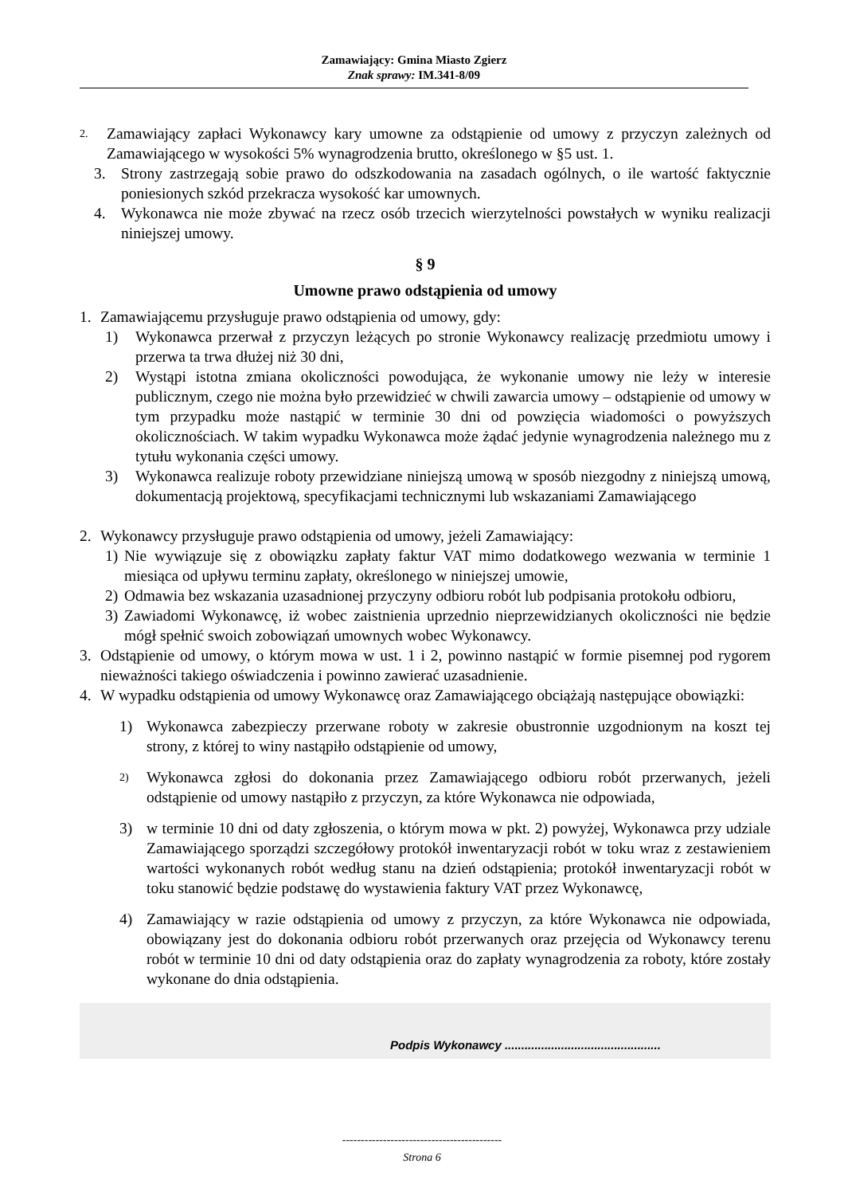Zamawiający: Gmina Miasto Zgierz
Znak sprawy: IM.341-8/09
2. Zamawiający zapłaci Wykonawcy kary umowne za odstąpienie od umowy z przyczyn zależnych od Zamawiającego w wysokości 5% wynagrodzenia brutto, określonego w §5 ust. 1.
3. Strony zastrzegają sobie prawo do odszkodowania na zasadach ogólnych, o ile wartość faktycznie poniesionych szkód przekracza wysokość kar umownych.
4. Wykonawca nie może zbywać na rzecz osób trzecich wierzytelności powstałych w wyniku realizacji niniejszej umowy.
§ 9
Umowne prawo odstąpienia od umowy
1. Zamawiającemu przysługuje prawo odstąpienia od umowy, gdy:
1) Wykonawca przerwał z przyczyn leżących po stronie Wykonawcy realizację przedmiotu umowy i przerwa ta trwa dłużej niż 30 dni,
2) Wystąpi istotna zmiana okoliczności powodująca, że wykonanie umowy nie leży w interesie publicznym, czego nie można było przewidzieć w chwili zawarcia umowy – odstąpienie od umowy w tym przypadku może nastąpić w terminie 30 dni od powzięcia wiadomości o powyższych okolicznościach. W takim wypadku Wykonawca może żądać jedynie wynagrodzenia należnego mu z tytułu wykonania części umowy.
3) Wykonawca realizuje roboty przewidziane niniejszą umową w sposób niezgodny z niniejszą umową, dokumentacją projektową, specyfikacjami technicznymi lub wskazaniami Zamawiającego
2. Wykonawcy przysługuje prawo odstąpienia od umowy, jeżeli Zamawiający:
1) Nie wywiązuje się z obowiązku zapłaty faktur VAT mimo dodatkowego wezwania w terminie 1 miesiąca od upływu terminu zapłaty, określonego w niniejszej umowie,
2) Odmawia bez wskazania uzasadnionej przyczyny odbioru robót lub podpisania protokołu odbioru,
3) Zawiadomi Wykonawcę, iż wobec zaistnienia uprzednio nieprzewidzianych okoliczności nie będzie mógł spełnić swoich zobowiązań umownych wobec Wykonawcy.
3. Odstąpienie od umowy, o którym mowa w ust. 1 i 2, powinno nastąpić w formie pisemnej pod rygorem nieważności takiego oświadczenia i powinno zawierać uzasadnienie.
4. W wypadku odstąpienia od umowy Wykonawcę oraz Zamawiającego obciążają następujące obowiązki:
1) Wykonawca zabezpieczy przerwane roboty w zakresie obustronnie uzgodnionym na koszt tej strony, z której to winy nastąpiło odstąpienie od umowy,
2) Wykonawca zgłosi do dokonania przez Zamawiającego odbioru robót przerwanych, jeżeli odstąpienie od umowy nastąpiło z przyczyn, za które Wykonawca nie odpowiada,
3) w terminie 10 dni od daty zgłoszenia, o którym mowa w pkt. 2) powyżej, Wykonawca przy udziale Zamawiającego sporządzi szczegółowy protokół inwentaryzacji robót w toku wraz z zestawieniem wartości wykonanych robót według stanu na dzień odstąpienia; protokół inwentaryzacji robót w toku stanowić będzie podstawę do wystawienia faktury VAT przez Wykonawcę,
4) Zamawiający w razie odstąpienia od umowy z przyczyn, za które Wykonawca nie odpowiada, obowiązany jest do dokonania odbioru robót przerwanych oraz przejęcia od Wykonawcy terenu robót w terminie 10 dni od daty odstąpienia oraz do zapłaty wynagrodzenia za roboty, które zostały wykonane do dnia odstąpienia.
Podpis Wykonawcy ...............................................
-------------------------------------------
Strona 6